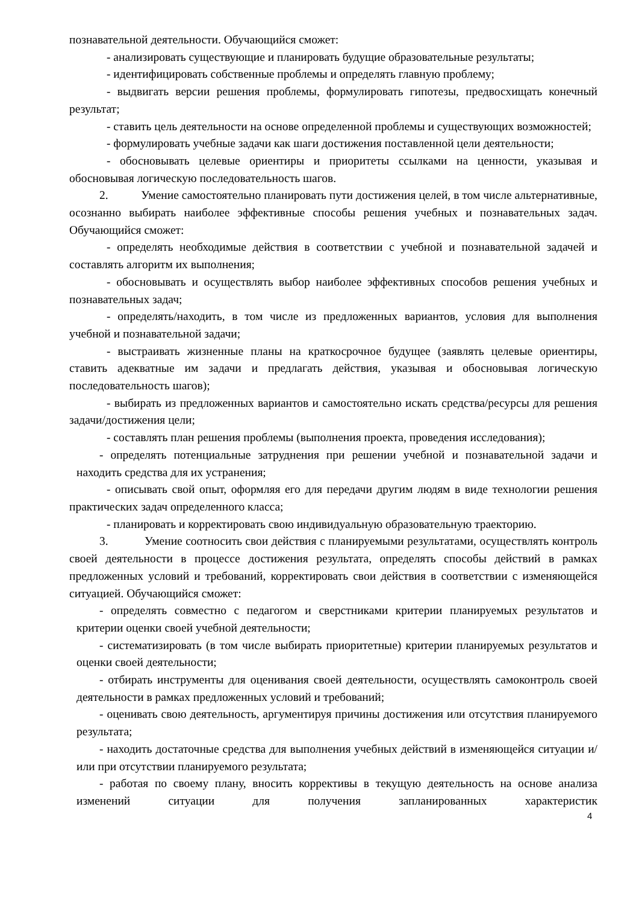познавательной деятельности. Обучающийся сможет:
- анализировать существующие и планировать будущие образовательные результаты;
- идентифицировать собственные проблемы и определять главную проблему;
- выдвигать версии решения проблемы, формулировать гипотезы, предвосхищать конечный результат;
- ставить цель деятельности на основе определенной проблемы и существующих возможностей;
- формулировать учебные задачи как шаги достижения поставленной цели деятельности;
- обосновывать целевые ориентиры и приоритеты ссылками на ценности, указывая и обосновывая логическую последовательность шагов.
2. Умение самостоятельно планировать пути достижения целей, в том числе альтернативные, осознанно выбирать наиболее эффективные способы решения учебных и познавательных задач. Обучающийся сможет:
- определять необходимые действия в соответствии с учебной и познавательной задачей и составлять алгоритм их выполнения;
- обосновывать и осуществлять выбор наиболее эффективных способов решения учебных и познавательных задач;
- определять/находить, в том числе из предложенных вариантов, условия для выполнения учебной и познавательной задачи;
- выстраивать жизненные планы на краткосрочное будущее (заявлять целевые ориентиры, ставить адекватные им задачи и предлагать действия, указывая и обосновывая логическую последовательность шагов);
- выбирать из предложенных вариантов и самостоятельно искать средства/ресурсы для решения задачи/достижения цели;
- составлять план решения проблемы (выполнения проекта, проведения исследования);
- определять потенциальные затруднения при решении учебной и познавательной задачи и находить средства для их устранения;
- описывать свой опыт, оформляя его для передачи другим людям в виде технологии решения практических задач определенного класса;
- планировать и корректировать свою индивидуальную образовательную траекторию.
3. Умение соотносить свои действия с планируемыми результатами, осуществлять контроль своей деятельности в процессе достижения результата, определять способы действий в рамках предложенных условий и требований, корректировать свои действия в соответствии с изменяющейся ситуацией. Обучающийся сможет:
- определять совместно с педагогом и сверстниками критерии планируемых результатов и критерии оценки своей учебной деятельности;
- систематизировать (в том числе выбирать приоритетные) критерии планируемых результатов и оценки своей деятельности;
- отбирать инструменты для оценивания своей деятельности, осуществлять самоконтроль своей деятельности в рамках предложенных условий и требований;
- оценивать свою деятельность, аргументируя причины достижения или отсутствия планируемого результата;
- находить достаточные средства для выполнения учебных действий в изменяющейся ситуации и/или при отсутствии планируемого результата;
- работая по своему плану, вносить коррективы в текущую деятельность на основе анализа изменений ситуации для получения запланированных характеристик
4